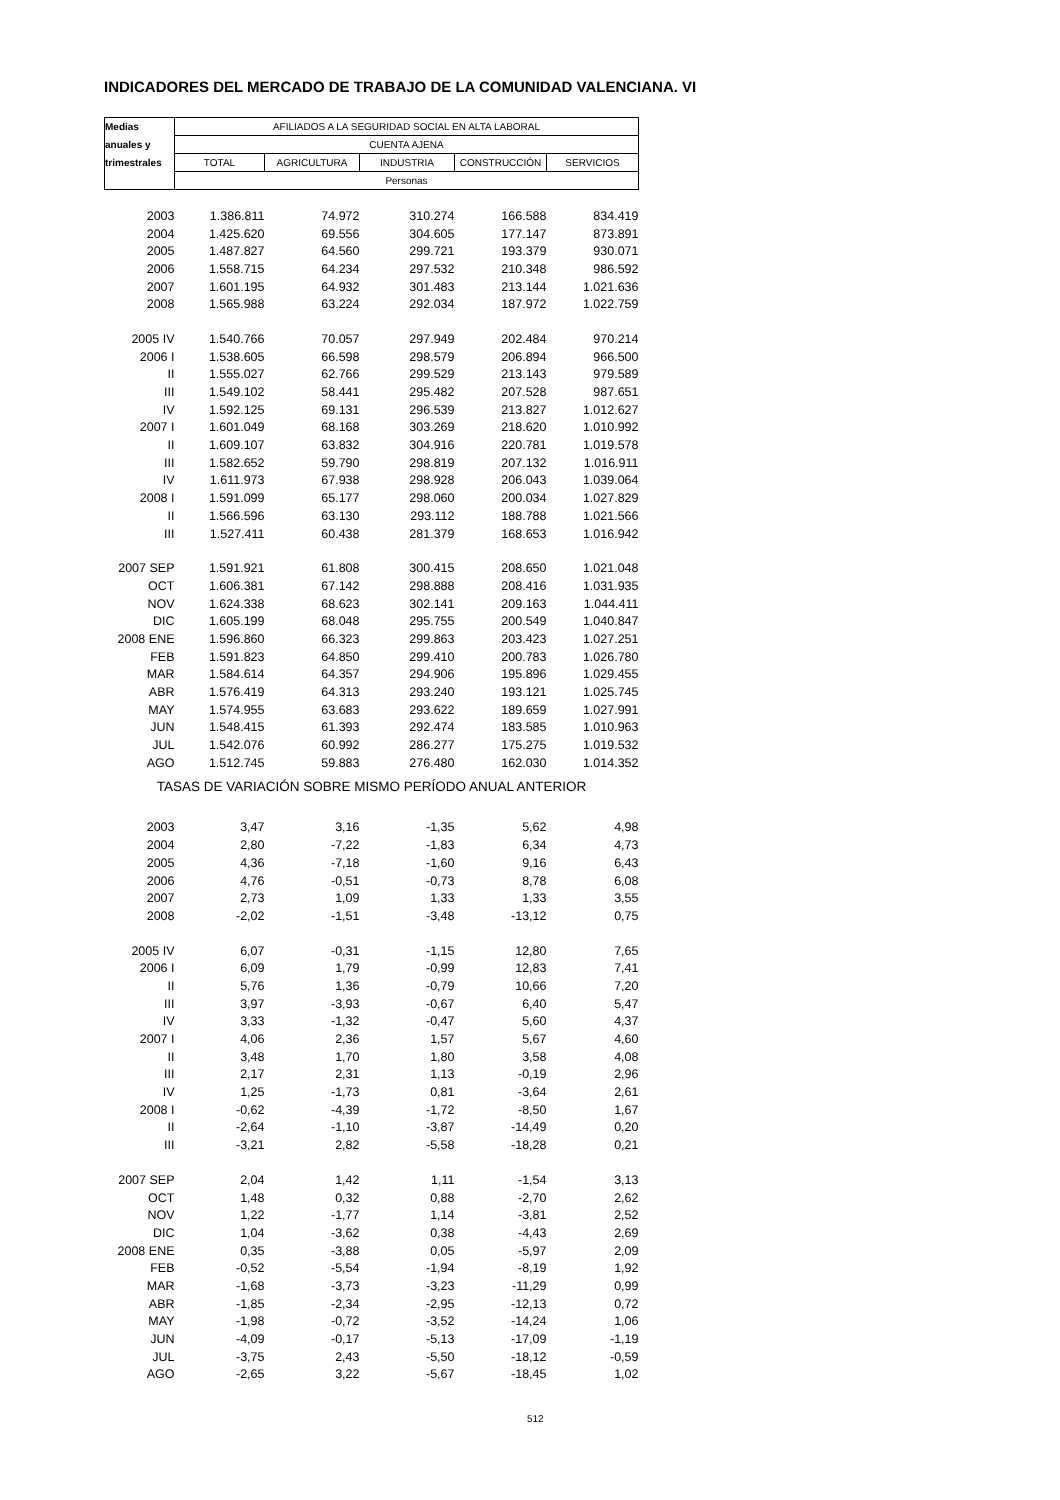INDICADORES DEL MERCADO DE TRABAJO DE LA COMUNIDAD VALENCIANA. VI
| Medias | AFILIADOS A LA SEGURIDAD SOCIAL EN ALTA LABORAL | | | | |
| --- | --- | --- | --- | --- | --- |
| anuales y | CUENTA AJENA | | | | |
| trimestrales | TOTAL | AGRICULTURA | INDUSTRIA | CONSTRUCCIÓN | SERVICIOS |
| | Personas | | | | |
| 2003 | 1.386.811 | 74.972 | 310.274 | 166.588 | 834.419 |
| 2004 | 1.425.620 | 69.556 | 304.605 | 177.147 | 873.891 |
| 2005 | 1.487.827 | 64.560 | 299.721 | 193.379 | 930.071 |
| 2006 | 1.558.715 | 64.234 | 297.532 | 210.348 | 986.592 |
| 2007 | 1.601.195 | 64.932 | 301.483 | 213.144 | 1.021.636 |
| 2008 | 1.565.988 | 63.224 | 292.034 | 187.972 | 1.022.759 |
| 2005 IV | 1.540.766 | 70.057 | 297.949 | 202.484 | 970.214 |
| 2006 I | 1.538.605 | 66.598 | 298.579 | 206.894 | 966.500 |
| II | 1.555.027 | 62.766 | 299.529 | 213.143 | 979.589 |
| III | 1.549.102 | 58.441 | 295.482 | 207.528 | 987.651 |
| IV | 1.592.125 | 69.131 | 296.539 | 213.827 | 1.012.627 |
| 2007 I | 1.601.049 | 68.168 | 303.269 | 218.620 | 1.010.992 |
| II | 1.609.107 | 63.832 | 304.916 | 220.781 | 1.019.578 |
| III | 1.582.652 | 59.790 | 298.819 | 207.132 | 1.016.911 |
| IV | 1.611.973 | 67.938 | 298.928 | 206.043 | 1.039.064 |
| 2008 I | 1.591.099 | 65.177 | 298.060 | 200.034 | 1.027.829 |
| II | 1.566.596 | 63.130 | 293.112 | 188.788 | 1.021.566 |
| III | 1.527.411 | 60.438 | 281.379 | 168.653 | 1.016.942 |
| 2007 SEP | 1.591.921 | 61.808 | 300.415 | 208.650 | 1.021.048 |
| OCT | 1.606.381 | 67.142 | 298.888 | 208.416 | 1.031.935 |
| NOV | 1.624.338 | 68.623 | 302.141 | 209.163 | 1.044.411 |
| DIC | 1.605.199 | 68.048 | 295.755 | 200.549 | 1.040.847 |
| 2008 ENE | 1.596.860 | 66.323 | 299.863 | 203.423 | 1.027.251 |
| FEB | 1.591.823 | 64.850 | 299.410 | 200.783 | 1.026.780 |
| MAR | 1.584.614 | 64.357 | 294.906 | 195.896 | 1.029.455 |
| ABR | 1.576.419 | 64.313 | 293.240 | 193.121 | 1.025.745 |
| MAY | 1.574.955 | 63.683 | 293.622 | 189.659 | 1.027.991 |
| JUN | 1.548.415 | 61.393 | 292.474 | 183.585 | 1.010.963 |
| JUL | 1.542.076 | 60.992 | 286.277 | 175.275 | 1.019.532 |
| AGO | 1.512.745 | 59.883 | 276.480 | 162.030 | 1.014.352 |
| TASAS DE VARIACIÓN SOBRE MISMO PERÍODO ANUAL ANTERIOR | | | | | |
| 2003 | 3,47 | 3,16 | -1,35 | 5,62 | 4,98 |
| 2004 | 2,80 | -7,22 | -1,83 | 6,34 | 4,73 |
| 2005 | 4,36 | -7,18 | -1,60 | 9,16 | 6,43 |
| 2006 | 4,76 | -0,51 | -0,73 | 8,78 | 6,08 |
| 2007 | 2,73 | 1,09 | 1,33 | 1,33 | 3,55 |
| 2008 | -2,02 | -1,51 | -3,48 | -13,12 | 0,75 |
| 2005 IV | 6,07 | -0,31 | -1,15 | 12,80 | 7,65 |
| 2006 I | 6,09 | 1,79 | -0,99 | 12,83 | 7,41 |
| II | 5,76 | 1,36 | -0,79 | 10,66 | 7,20 |
| III | 3,97 | -3,93 | -0,67 | 6,40 | 5,47 |
| IV | 3,33 | -1,32 | -0,47 | 5,60 | 4,37 |
| 2007 I | 4,06 | 2,36 | 1,57 | 5,67 | 4,60 |
| II | 3,48 | 1,70 | 1,80 | 3,58 | 4,08 |
| III | 2,17 | 2,31 | 1,13 | -0,19 | 2,96 |
| IV | 1,25 | -1,73 | 0,81 | -3,64 | 2,61 |
| 2008 I | -0,62 | -4,39 | -1,72 | -8,50 | 1,67 |
| II | -2,64 | -1,10 | -3,87 | -14,49 | 0,20 |
| III | -3,21 | 2,82 | -5,58 | -18,28 | 0,21 |
| 2007 SEP | 2,04 | 1,42 | 1,11 | -1,54 | 3,13 |
| OCT | 1,48 | 0,32 | 0,88 | -2,70 | 2,62 |
| NOV | 1,22 | -1,77 | 1,14 | -3,81 | 2,52 |
| DIC | 1,04 | -3,62 | 0,38 | -4,43 | 2,69 |
| 2008 ENE | 0,35 | -3,88 | 0,05 | -5,97 | 2,09 |
| FEB | -0,52 | -5,54 | -1,94 | -8,19 | 1,92 |
| MAR | -1,68 | -3,73 | -3,23 | -11,29 | 0,99 |
| ABR | -1,85 | -2,34 | -2,95 | -12,13 | 0,72 |
| MAY | -1,98 | -0,72 | -3,52 | -14,24 | 1,06 |
| JUN | -4,09 | -0,17 | -5,13 | -17,09 | -1,19 |
| JUL | -3,75 | 2,43 | -5,50 | -18,12 | -0,59 |
| AGO | -2,65 | 3,22 | -5,67 | -18,45 | 1,02 |
512